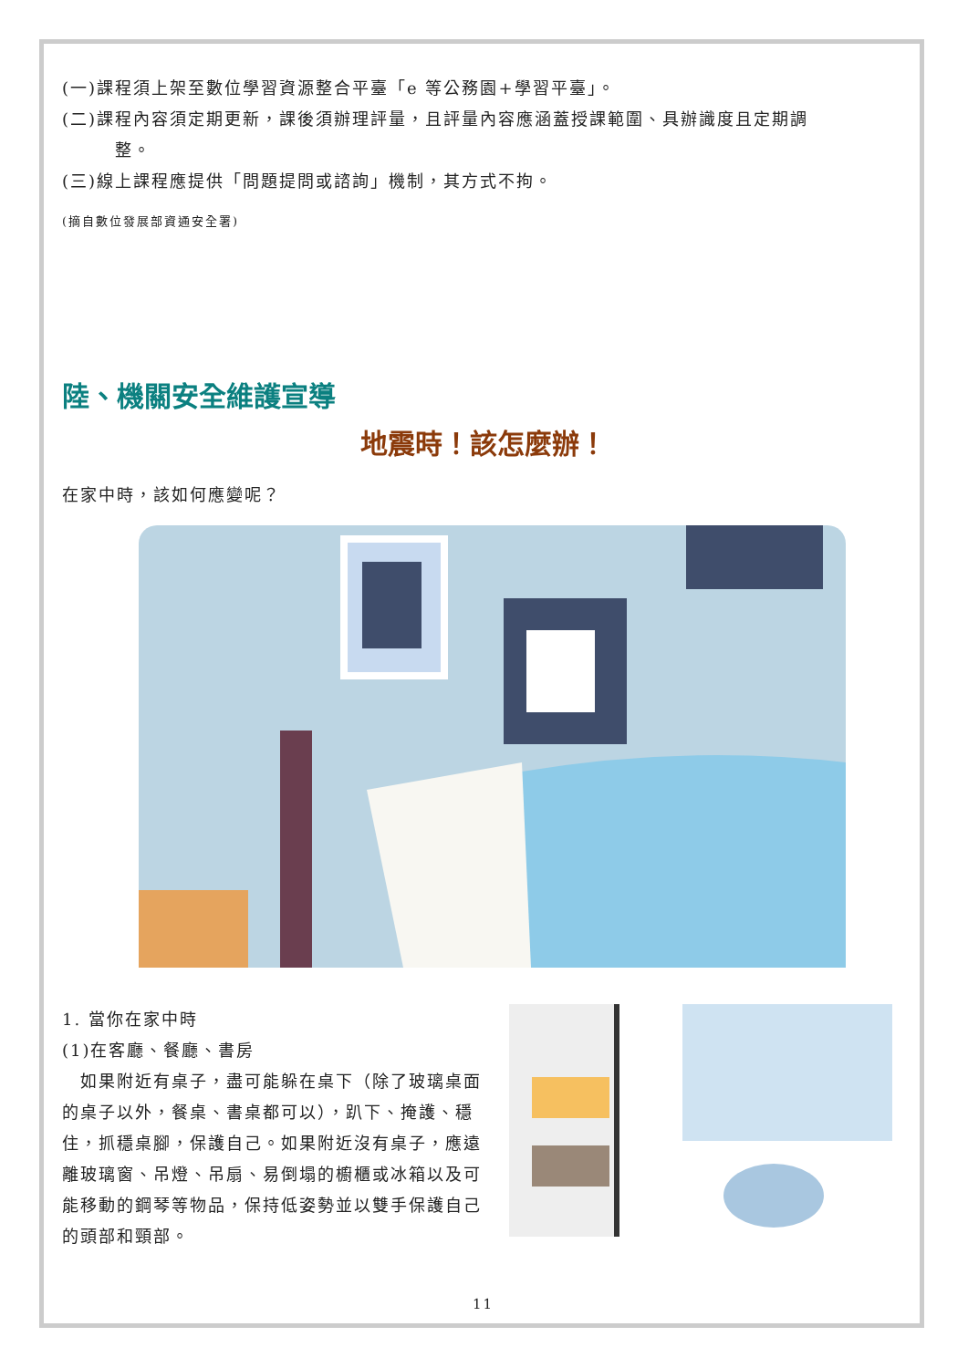(一)課程須上架至數位學習資源整合平臺「e 等公務園+學習平臺」。
(二)課程內容須定期更新，課後須辦理評量，且評量內容應涵蓋授課範圍、具辦識度且定期調
整。
(三)線上課程應提供「問題提問或諮詢」機制，其方式不拘。
(摘自數位發展部資通安全署)
陸、機關安全維護宣導
地震時！該怎麼辦！
在家中時，該如何應變呢？
1. 當你在家中時
(1)在客廳、餐廳、書房
　如果附近有桌子，盡可能躲在桌下（除了玻璃桌面的桌子以外，餐桌、書桌都可以），趴下、掩護、穩住，抓穩桌腳，保護自己。如果附近沒有桌子，應遠離玻璃窗、吊燈、吊扇、易倒塌的櫥櫃或冰箱以及可能移動的鋼琴等物品，保持低姿勢並以雙手保護自己的頭部和頸部。
11